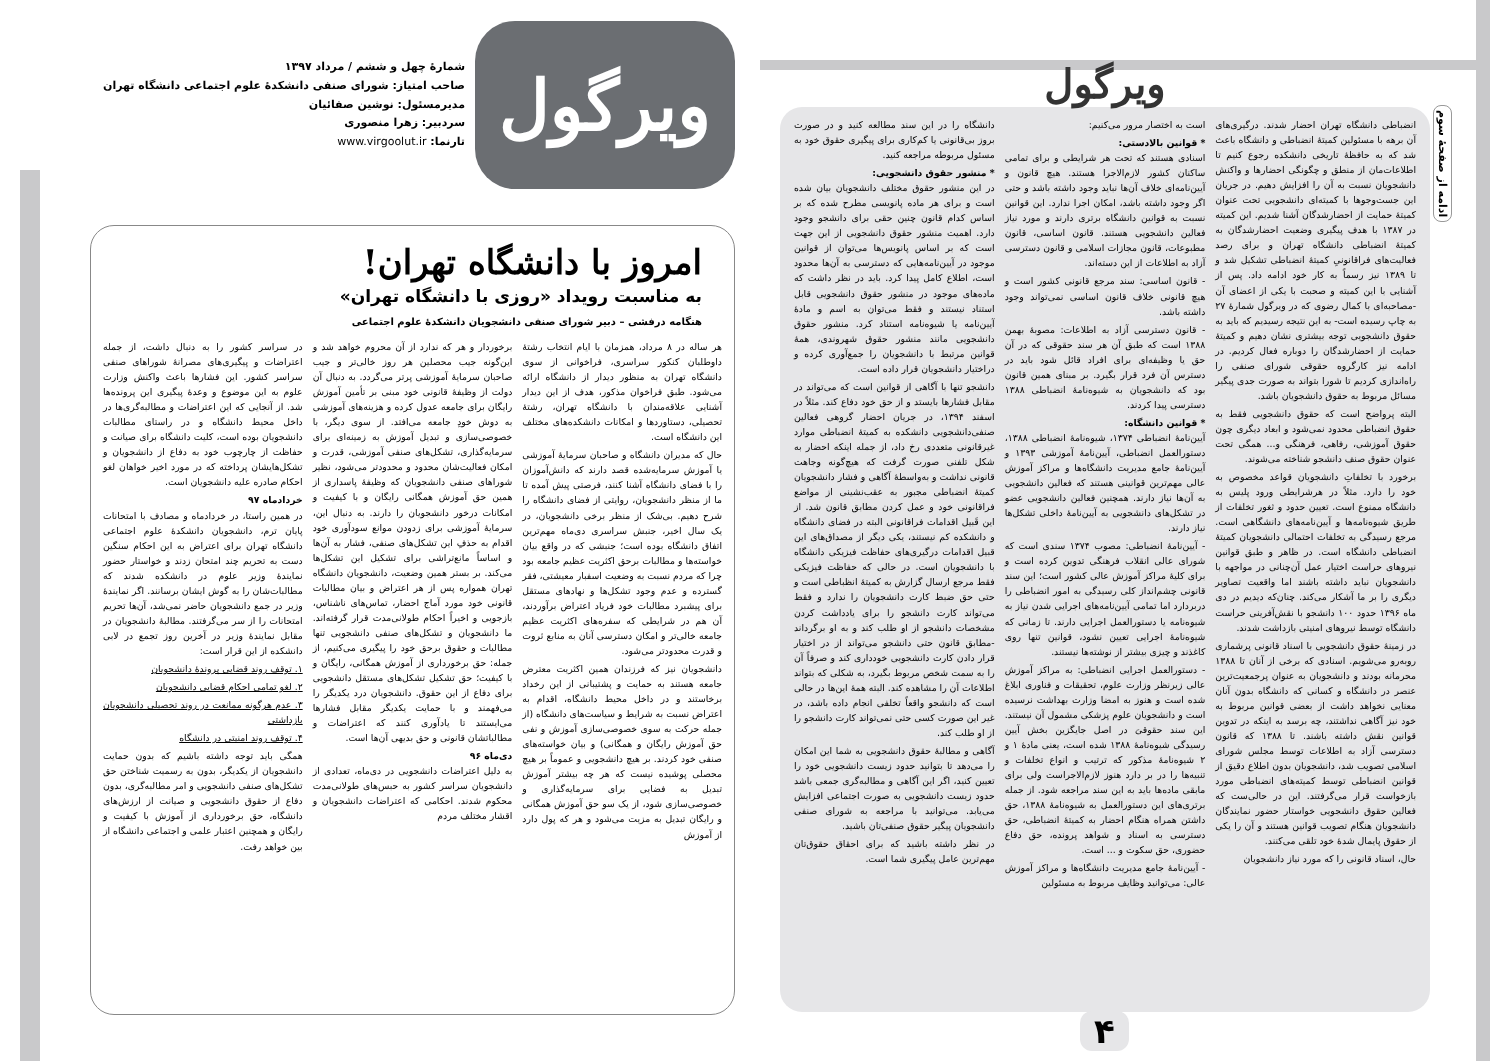ادامه از صفحهٔ سوم
ویرگول
انضباطی دانشگاه تهران احضار شدند. درگیری‌های آن برهه با مسئولین کمیتهٔ انضباطی و دانشگاه باعث شد که به حافظهٔ تاریخی دانشکده رجوع کنیم تا اطلاعات‌مان از منطق و چگونگی احضارها و واکنش دانشجویان نسبت به آن را افزایش دهیم. در جریان این جست‌وجوها با کمیته‌ای دانشجویی تحت عنوان کمیتهٔ حمایت از احضارشدگان آشنا شدیم. این کمیته در ۱۳۸۷ با هدف پیگیری وضعیت احضارشدگان به کمیتهٔ انضباطی دانشگاه تهران و برای رصد فعالیت‌های فراقانونیِ کمیتهٔ انضباطی تشکیل شد و تا ۱۳۸۹ نیز رسماً به کار خود ادامه داد. پس از آشنایی با این کمیته و صحبت با یکی از اعضای آن -مصاحبه‌ای با کمال رضوی که در ویرگول شمارهٔ ۲۷ به چاپ رسیده است- به این نتیجه رسیدیم که باید به حقوق دانشجویی توجه بیشتری نشان دهیم و کمیتهٔ حمایت از احضارشدگان را دوباره فعال کردیم. در ادامه نیز کارگروه حقوقی شورای صنفی را راه‌اندازی کردیم تا شورا بتواند به صورت جدی پیگیر مسائل مربوط به حقوق دانشجویان باشد.
البته پرواضح است که حقوق دانشجویی فقط به حقوق انضباطی محدود نمی‌شود و ابعاد دیگری چون حقوق آموزشی، رفاهی، فرهنگی و... همگی تحت عنوان حقوق صنف دانشجو شناخته می‌شوند.
برخورد با تخلفاتِ دانشجویان قواعد مخصوص به خود را دارد. مثلاً در هرشرایطی ورود پلیس به دانشگاه ممنوع است. تعیین حدود و ثغور تخلفات از طریق شیوه‌نامه‌ها و آیین‌نامه‌های دانشگاهی است. مرجع رسیدگی به تخلفات احتمالی دانشجویان کمیتهٔ انضباطی دانشگاه است. در ظاهر و طبق قوانین نیروهای حراست اختیار عمل آن‌چنانی در مواجهه با دانشجویان نباید داشته باشند اما واقعیت تصاویر دیگری را بر ما آشکار می‌کند. چنان‌که دیدیم در دی ماه ۱۳۹۶ حدود ۱۰۰ دانشجو با نقش‌آفرینی حراست دانشگاه توسط نیروهای امنیتی بازداشت شدند.
در زمینهٔ حقوق دانشجویی با اسناد قانونی پرشماری روبه‌رو می‌شویم. اسنادی که برخی از آنان تا ۱۳۸۸ محرمانه بودند و دانشجویان به عنوان پرجمعیت‌ترین عنصر در دانشگاه و کسانی که دانشگاه بدون آنان معنایی نخواهد داشت از بعضی قوانین مربوط به خود نیز آگاهی نداشتند، چه برسد به اینکه در تدوین قوانین نقش داشته باشند. تا ۱۳۸۸ که قانون دسترسی آزاد به اطلاعات توسط مجلس شورای اسلامی تصویب شد، دانشجویان بدون اطلاع دقیق از قوانین انضباطی توسط کمیته‌های انضباطی مورد بازخواست قرار می‌گرفتند. این در حالی‌ست که فعالین حقوق دانشجویی خواستار حضور نمایندگان دانشجویان هنگام تصویب قوانین هستند و آن را یکی از حقوق پایمال شدهٔ خود تلقی می‌کنند.
حال، اسناد قانونی را که مورد نیاز دانشجویان
است به اختصار مرور می‌کنیم:
* قوانین بالادستی:
اسنادی هستند که تحت هر شرایطی و برای تمامی ساکنان کشور لازم‌الاجرا هستند. هیچ قانون و آیین‌نامه‌ای خلاف آن‌ها نباید وجود داشته باشد و حتی اگر وجود داشته باشد، امکان اجرا ندارد. این قوانین نسبت به قوانین دانشگاه برتری دارند و مورد نیاز فعالین دانشجویی هستند. قانون اساسی، قانون مطبوعات، قانون مجازات اسلامی و قانون دسترسی آزاد به اطلاعات از این دسته‌اند.
- قانون اساسی: سند مرجع قانونی کشور است و هیچ قانونی خلاف قانون اساسی نمی‌تواند وجود داشته باشد.
- قانون دسترسی آزاد به اطلاعات: مصوبهٔ بهمن ۱۳۸۸ است که طبق آن هر سند حقوقی که در آن حق یا وظیفه‌ای برای افراد قائل شود باید در دسترس آن فرد قرار بگیرد. بر مبنای همین قانون بود که دانشجویان به شیوه‌نامهٔ انضباطی ۱۳۸۸ دسترسی پیدا کردند.
* قوانین دانشگاه:
آیین‌نامهٔ انضباطی ۱۳۷۴، شیوه‌نامهٔ انضباطی ۱۳۸۸، دستورالعمل انضباطی، آیین‌نامهٔ آموزشی ۱۳۹۳ و آیین‌نامهٔ جامع مدیریت دانشگاه‌ها و مراکز آموزش عالی مهم‌ترین قوانینی هستند که فعالین دانشجویی به آن‌ها نیاز دارند. همچنین فعالین دانشجویی عضو در تشکل‌های دانشجویی به آیین‌نامهٔ داخلی تشکل‌ها نیاز دارند.
- آیین‌نامهٔ انضباطی: مصوب ۱۳۷۴ سندی است که شورای عالی انقلاب فرهنگی تدوین کرده است و برای کلیهٔ مراکز آموزش عالی کشور است؛ این سند قانونی چشم‌انداز کلی رسیدگی به امور انضباطی را دربردارد اما تمامی آیین‌نامه‌های اجرایی شدن نیاز به شیوه‌نامه یا دستورالعمل اجرایی دارند. تا زمانی که شیوه‌نامهٔ اجرایی تعیین نشود، قوانین تنها روی کاغذند و چیزی بیشتر از نوشته‌ها نیستند.
- دستورالعمل اجرایی انضباطی: به مراکز آموزش عالی زیرنظر وزارت علوم، تحقیقات و فناوری ابلاغ شده است و هنوز به امضا وزارت بهداشت نرسیده است و دانشجویان علوم پزشکی مشمول آن نیستند. این سند حقوقیَ در اصل جایگزین بخش آیین رسیدگی شیوه‌نامهٔ ۱۳۸۸ شده است، یعنی مادهٔ ۱ و ۲ شیوه‌نامهٔ مذکور که ترتیب و انواع تخلفات و تنبیه‌ها را در بر دارد هنوز لازم‌الاجراست ولی برای مابقی ماده‌ها باید به این سند مراجعه شود. از جمله برتری‌های این دستورالعمل به شیوه‌نامهٔ ۱۳۸۸، حق داشتن همراه هنگام احضار به کمیتهٔ انضباطی، حق دسترسی به اسناد و شواهد پرونده، حق دفاع حضوری، حق سکوت و ... است.
- آیین‌نامهٔ جامع مدیریت دانشگاه‌ها و مراکز آموزش عالی: می‌توانید وظایف مربوط به مسئولین
دانشگاه را در این سند مطالعه کنید و در صورت بروز بی‌قانونی یا کم‌کاری برای پیگیری حقوق خود به مسئول مربوطه مراجعه کنید.
* منشور حقوق دانشجویی:
در این منشور حقوق مختلف دانشجویان بیان شده است و برای هر ماده پانویسی مطرح شده که بر اساس کدام قانون چنین حقی برای دانشجو وجود دارد. اهمیت منشور حقوق دانشجویی از این جهت است که بر اساس پانویس‌ها می‌توان از قوانین موجود در آیین‌نامه‌هایی که دسترسی به آن‌ها محدود است، اطلاع کامل پیدا کرد. باید در نظر داشت که ماده‌های موجود در منشور حقوق دانشجویی قابل استناد نیستند و فقط می‌توان به اسم و مادهٔ آیین‌نامه یا شیوه‌نامه استناد کرد. منشور حقوق دانشجویی مانند منشور حقوق شهروندی، همهٔ قوانین مرتبط با دانشجویان را جمع‌آوری کرده و دراختیار دانشجویان قرار داده است.
دانشجو تنها با آگاهی از قوانین است که می‌تواند در مقابل فشارها بایستد و از حق خود دفاع کند. مثلاً در اسفند ۱۳۹۴، در جریان احضار گروهی فعالین صنفی‌دانشجویی دانشکده به کمیتهٔ انضباطی موارد غیرقانونی متعددی رخ داد، از جمله اینکه احضار به شکل تلفنی صورت گرفت که هیچ‌گونه وجاهت قانونی نداشت و به‌واسطهٔ آگاهی و فشار دانشجویان کمیتهٔ انضباطی مجبور به عقب‌نشینی از مواضع فراقانونی خود و عمل کردن مطابق قانون شد. از این قَبیل اقدامات فراقانونی البته در فضای دانشگاه و دانشکده کم نیستند، یکی دیگر از مصداق‌های این قبیل اقدامات درگیری‌های حفاظت فیزیکی دانشگاه با دانشجویان است. در حالی که حفاظت فیزیکی فقط مرجع ارسال گزارش به کمیتهٔ انظباطی است و حتی حق ضبط کارت دانشجویان را ندارد و فقط می‌تواند کارت دانشجو را برای یادداشت کردن مشخصات دانشجو از او طلب کند و به او برگرداند -مطابق قانون حتی دانشجو می‌تواند از در اختیار قرار دادن کارت دانشجویی خودداری کند و صرفاً آن را به سمت شخص مربوط بگیرد، به شکلی که بتواند اطلاعات آن را مشاهده کند. البته همهٔ این‌ها در حالی است که دانشجو واقعاً تخلفی انجام داده باشد، در غیر این صورت کسی حتی نمی‌تواند کارت دانشجو را از او طلب کند.
آگاهی و مطالبهٔ حقوق دانشجویی به شما این امکان را می‌دهد تا بتوانید حدود زیست دانشجویی خود را تعیین کنید، اگر این آگاهی و مطالبه‌گری جمعی باشد حدود زیست دانشجویی به صورت اجتماعی افزایش می‌یابد. می‌توانید با مراجعه به شورای صنفی دانشجویان پیگیر حقوق صنفی‌تان باشید.
در نظر داشته باشید که برای احقاق حقوق‌تان مهم‌ترین عامل پیگیری شما است.
۴
ویرگول
شمارهٔ چهل و ششم / مرداد ۱۳۹۷
صاحب امتیاز: شورای صنفی دانشکدهٔ علوم اجتماعی دانشگاه تهران
مدیرمسئول: نوشین صفائیان
سردبیر: زهرا منصوری
تارنما: www.virgoolut.ir
امروز با دانشگاه تهران!
به مناسبت رویداد «روزی با دانشگاه تهران»
هنگامه درفشی – دبیر شورای صنفی دانشجویان دانشکدهٔ علوم اجتماعی
هر ساله در ۸ مرداد، همزمان با ایام انتخاب رشتهٔ داوطلبان کنکور سراسری، فراخوانی از سوی دانشگاه تهران به منظور دیدار از دانشگاه ارائه می‌شود. طبق فراخوان مذکور، هدف از این دیدار آشنایی علاقه‌مندان با دانشگاه تهران، رشتهٔ تحصیلی، دستاوردها و امکانات دانشکده‌های مختلف این دانشگاه است.
حال که مدیران دانشگاه و صاحبان سرمایهٔ آموزشی یا آموزش سرمایه‌شده قصد دارند که دانش‌آموزان را با فضای دانشگاه آشنا کنند، فرصتی پیش آمده تا ما از منظر دانشجویان، روایتی از فضای دانشگاه را شرح دهیم. بی‌شک از منظر برخی دانشجویان، در یک سال اخیر، جنبش سراسری دی‌ماه مهم‌ترین اتفاق دانشگاه بوده است؛ جنبشی که در واقع بیان خواسته‌ها و مطالبات برحق اکثریت عظیم جامعه بود چرا که مردم نسبت به وضعیت اسفبار معیشتی، فقر گسترده و عدم وجود تشکل‌ها و نهادهای مستقل برای پیشبرد مطالبات خود فریاد اعتراض برآوردند، آن هم در شرایطی که سفره‌های اکثریت عظیم جامعه خالی‌تر و امکان دسترسی آنان به منابع ثروت و قدرت محدودتر می‌شود.
دانشجویان نیز که فرزندان همین اکثریت معترض جامعه هستند به حمایت و پشتیبانی از این رخداد برخاستند و در داخل محیط دانشگاه، اقدام به اعتراض نسبت به شرایط و سیاست‌های دانشگاه (از جمله حرکت به سوی خصوصی‌سازی آموزش و نفی حق آموزش رایگان و همگانی) و بیان خواسته‌های صنفی خود کردند. بر هیچ دانشجویی و عموماً بر هیچ محصلی پوشیده نیست که هر چه بیشتر آموزش تبدیل به فضایی برای سرمایه‌گذاری و خصوصی‌سازی شود، از یک سو حق آموزش همگانی و رایگان تبدیل به مزیت می‌شود و هر که پول دارد از آموزش
برخوردار و هر که ندارد از آن محروم خواهد شد و این‌گونه جیب محصلین هر روز خالی‌تر و جیب صاحبان سرمایهٔ آموزشی پرتر می‌گردد. به دنبال آن دولت از وظیفهٔ قانونی خود مبنی بر تأمین آموزش رایگان برای جامعه عدول کرده و هزینه‌های آموزشی به دوش خودِ جامعه می‌افتد. از سوی دیگر، با خصوصی‌سازی و تبدیل آموزش به زمینه‌ای برای سرمایه‌گذاری، تشکل‌های صنفی آموزشی، قدرت و امکان فعالیت‌شان محدود و محدودتر می‌شود، نظیر شوراهای صنفی دانشجویان که وظیفهٔ پاسداری از همین حق آموزش همگانی رایگان و با کیفیت و امکانات درخور دانشجویان را دارند. به دنبال این، سرمایهٔ آموزشی برای زدودن موانع سودآوری خود اقدام به حذفِ این تشکل‌های صنفی، فشار به آن‌ها و اساساً مانع‌تراشی برای تشکیل این تشکل‌ها می‌کند. بر بستر همین وضعیت، دانشجویان دانشگاه تهران همواره پس از هر اعتراض و بیان مطالبات قانونی خود مورد آماج احضار، تماس‌های ناشناس، بازجویی و اخیراً احکام طولانی‌مدت قرار گرفته‌اند. ما دانشجویان و تشکل‌های صنفی دانشجویی تنها مطالبات و حقوق برحق خود را پیگیری می‌کنیم، از جمله: حق برخورداری از آموزش همگانی، رایگان و با کیفیت؛ حق تشکیل تشکل‌های مستقل دانشجویی برای دفاع از این حقوق. دانشجویان درد یکدیگر را می‌فهمند و با حمایت یکدیگر مقابل فشارها می‌ایستند تا یادآوری کنند که اعتراضات و مطالباتشان قانونی و حق بدیهی آن‌ها است.
دی‌ماه ۹۶
به دلیل اعتراضات دانشجویی در دی‌ماه، تعدادی از دانشجویان سراسر کشور به حبس‌های طولانی‌مدت محکوم شدند. احکامی که اعتراضات دانشجویان و اقشار مختلف مردم
در سراسر کشور را به دنبال داشت، از جمله اعتراضات و پیگیری‌های مصرانهٔ شوراهای صنفی سراسر کشور. این فشارها باعث واکنش وزارت علوم به این موضوع و وعدهٔ پیگیری این پرونده‌ها شد. از آنجایی که این اعتراضات و مطالبه‌گری‌ها در داخل محیط دانشگاه و در راستای مطالبات دانشجویان بوده است، کلیت دانشگاه برای صیانت و حفاظت از چارچوب خود به دفاع از دانشجویان و تشکل‌هایشان پرداخته که در مورد اخیر خواهان لغو احکام صادره علیه دانشجویان است.
خردادماه ۹۷
در همین راستا، در خردادماه و مصادف با امتحانات پایان ترم، دانشجویان دانشکدهٔ علوم اجتماعی دانشگاه تهران برای اعتراض به این احکام سنگین دست به تحریم چند امتحان زدند و خواستار حضور نمایندهٔ وزیر علوم در دانشکده شدند که مطالبات‌شان را به گوش ایشان برسانند. اگر نمایندهٔ وزیر در جمع دانشجویان حاضر نمی‌شد، آن‌ها تحریم امتحانات را از سر می‌گرفتند. مطالبهٔ دانشجویان در مقابل نمایندهٔ وزیر در آخرین روز تجمع در لابی دانشکده از این قرار است:
۱. توقف روند قضایی پروندهٔ دانشجویان
۲. لغو تمامی احکام قضایی دانشجویان
۳. عدم هرگونه ممانعت در روند تحصیلی دانشجویان بازداشتی
۴. توقف روند امنیتی در دانشگاه
همگی باید توجه داشته باشیم که بدون حمایت دانشجویان از یکدیگر، بدون به رسمیت شناختن حق تشکل‌های صنفی دانشجویی و امر مطالبه‌گری، بدون دفاع از حقوق دانشجویی و صیانت از ارزش‌های دانشگاه، حق برخورداری از آموزش با کیفیت و رایگان و همچنین اعتبار علمی و اجتماعی دانشگاه از بین خواهد رفت.